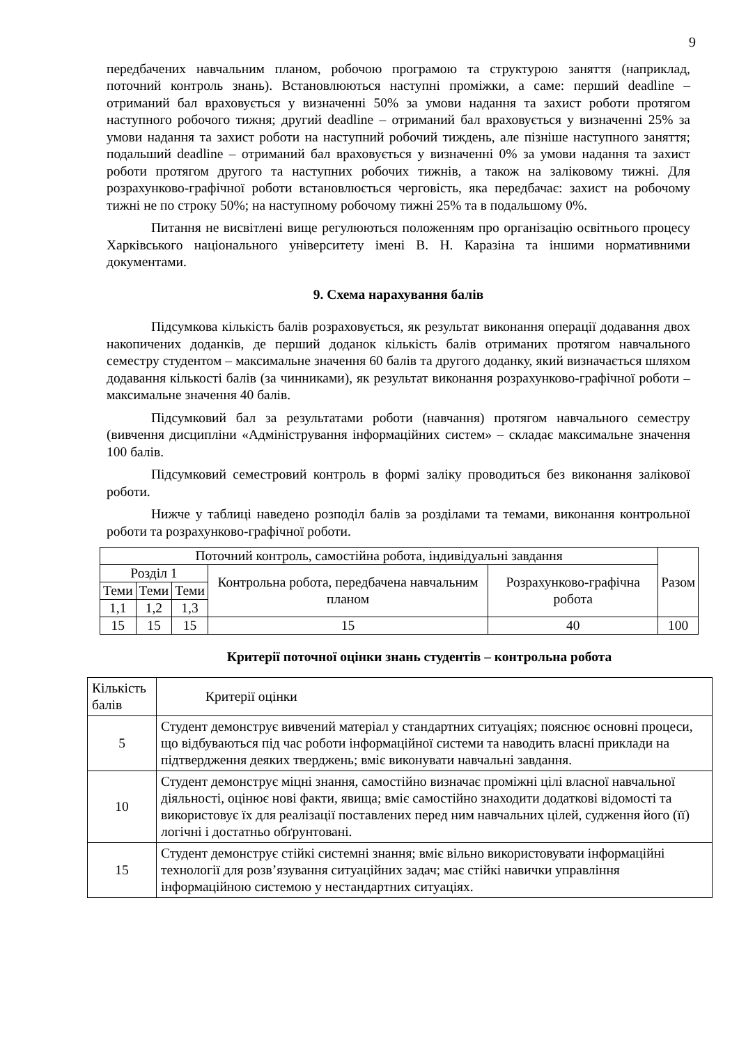9
передбачених навчальним планом, робочою програмою та структурою заняття (наприклад, поточний контроль знань). Встановлюються наступні проміжки, а саме: перший deadline – отриманий бал враховується у визначенні 50% за умови надання та захист роботи протягом наступного робочого тижня; другий deadline – отриманий бал враховується у визначенні 25% за умови надання та захист роботи на наступний робочий тиждень, але пізніше наступного заняття; подальший deadline – отриманий бал враховується у визначенні 0% за умови надання та захист роботи протягом другого та наступних робочих тижнів, а також на заліковому тижні. Для розрахунково-графічної роботи встановлюється черговість, яка передбачає: захист на робочому тижні не по строку 50%; на наступному робочому тижні 25% та в подальшому 0%.
Питання не висвітлені вище регулюються положенням про організацію освітнього процесу Харківського національного університету імені В. Н. Каразіна та іншими нормативними документами.
9. Схема нарахування балів
Підсумкова кількість балів розраховується, як результат виконання операції додавання двох накопичених доданків, де перший доданок кількість балів отриманих протягом навчального семестру студентом – максимальне значення 60 балів та другого доданку, який визначається шляхом додавання кількості балів (за чинниками), як результат виконання розрахунково-графічної роботи – максимальне значення 40 балів.
Підсумковий бал за результатами роботи (навчання) протягом навчального семестру (вивчення дисципліни «Адміністрування інформаційних систем» – складає максимальне значення 100 балів.
Підсумковий семестровий контроль в формі заліку проводиться без виконання залікової роботи.
Нижче у таблиці наведено розподіл балів за розділами та темами, виконання контрольної роботи та розрахунково-графічної роботи.
| Поточний контроль, самостійна робота, індивідуальні завдання | | | | | Разом |
| Розділ 1 | | | Контрольна робота, передбачена навчальним планом | Розрахунково-графічна робота | |
| Теми | Теми | Теми | | | |
| 1,1 | 1,2 | 1,3 | | | |
| 15 | 15 | 15 | 15 | 40 | 100 |
Критерії поточної оцінки знань студентів – контрольна робота
| Кількість балів | Критерії оцінки |
| 5 | Студент демонструє вивчений матеріал у стандартних ситуаціях; пояснює основні процеси, що відбуваються під час роботи інформаційної системи та наводить власні приклади на підтвердження деяких тверджень; вміє виконувати навчальні завдання. |
| 10 | Студент демонструє міцні знання, самостійно визначає проміжні цілі власної навчальної діяльності, оцінює нові факти, явища; вміє самостійно знаходити додаткові відомості та використовує їх для реалізації поставлених перед ним навчальних цілей, судження його (її) логічні і достатньо обґрунтовані. |
| 15 | Студент демонструє стійкі системні знання; вміє вільно використовувати інформаційні технології для розв’язування ситуаційних задач; має стійкі навички управління інформаційною системою у нестандартних ситуаціях. |